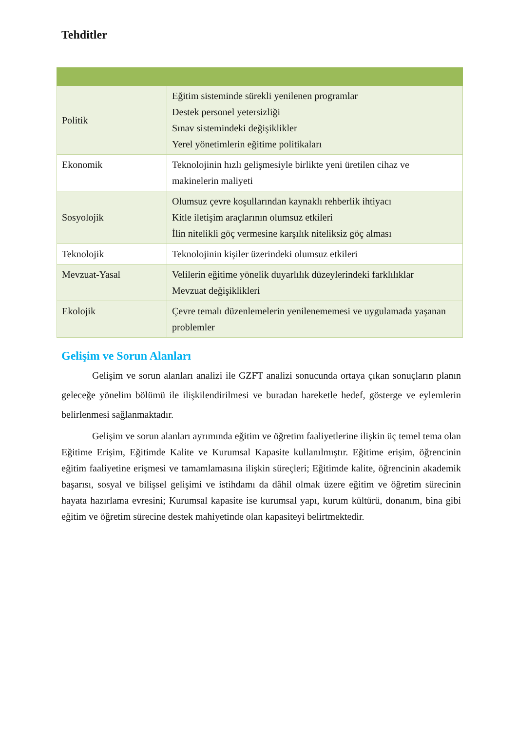Tehditler
| Politik | Eğitim sisteminde sürekli yenilenen programlar Destek personel yetersizliği Sınav sistemindeki değişiklikler Yerel yönetimlerin eğitime politikaları |
| Ekonomik | Teknolojinin hızlı gelişmesiyle birlikte yeni üretilen cihaz ve makinelerin maliyeti |
| Sosyolojik | Olumsuz çevre koşullarından kaynaklı rehberlik ihtiyacı Kitle iletişim araçlarının olumsuz etkileri İlin nitelikli göç vermesine karşılık niteliksiz göç alması |
| Teknolojik | Teknolojinin kişiler üzerindeki olumsuz etkileri |
| Mevzuat-Yasal | Velilerin eğitime yönelik duyarlılık düzeylerindeki farklılıklar Mevzuat değişiklikleri |
| Ekolojik | Çevre temalı düzenlemelerin yenilenememesi ve uygulamada yaşanan problemler |
Gelişim ve Sorun Alanları
Gelişim ve sorun alanları analizi ile GZFT analizi sonucunda ortaya çıkan sonuçların planın geleceğe yönelim bölümü ile ilişkilendirilmesi ve buradan hareketle hedef, gösterge ve eylemlerin belirlenmesi sağlanmaktadır.
Gelişim ve sorun alanları ayrımında eğitim ve öğretim faaliyetlerine ilişkin üç temel tema olan Eğitime Erişim, Eğitimde Kalite ve Kurumsal Kapasite kullanılmıştır. Eğitime erişim, öğrencinin eğitim faaliyetine erişmesi ve tamamlamasına ilişkin süreçleri; Eğitimde kalite, öğrencinin akademik başarısı, sosyal ve bilişsel gelişimi ve istihdamı da dâhil olmak üzere eğitim ve öğretim sürecinin hayata hazırlama evresini; Kurumsal kapasite ise kurumsal yapı, kurum kültürü, donanım, bina gibi eğitim ve öğretim sürecine destek mahiyetinde olan kapasiteyi belirtmektedir.